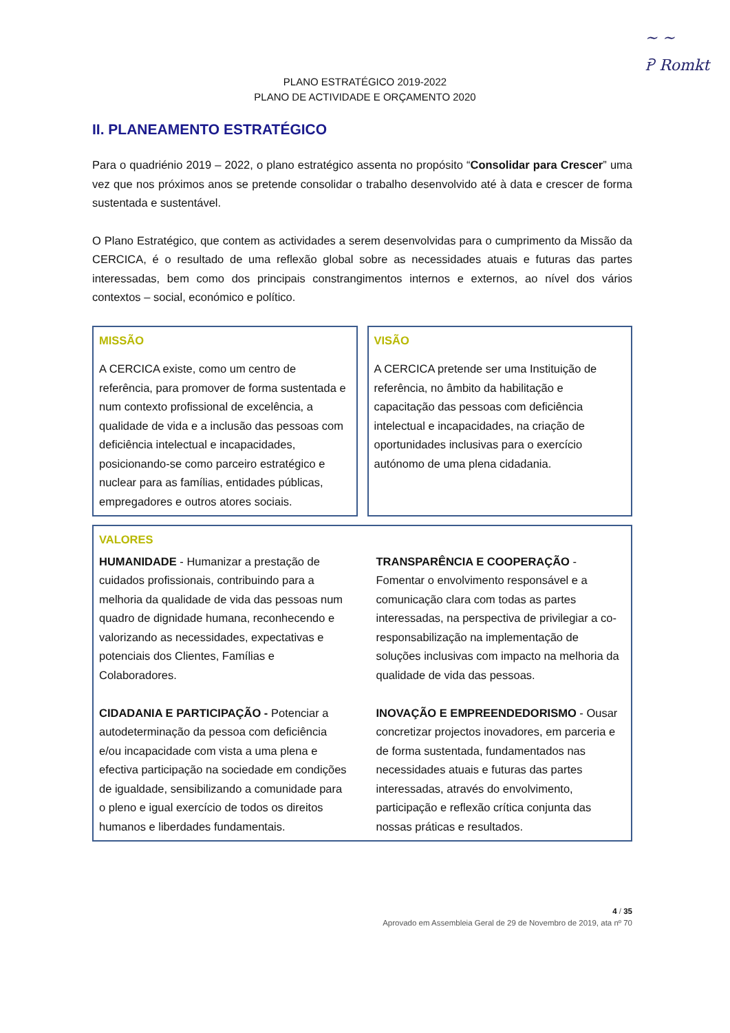~ ~
Ꭾ Romkt
PLANO ESTRATÉGICO 2019-2022
PLANO DE ACTIVIDADE E ORÇAMENTO 2020
II. PLANEAMENTO ESTRATÉGICO
Para o quadriénio 2019 – 2022, o plano estratégico assenta no propósito “Consolidar para Crescer” uma vez que nos próximos anos se pretende consolidar o trabalho desenvolvido até à data e crescer de forma sustentada e sustentável.
O Plano Estratégico, que contem as actividades a serem desenvolvidas para o cumprimento da Missão da CERCICA, é o resultado de uma reflexão global sobre as necessidades atuais e futuras das partes interessadas, bem como dos principais constrangimentos internos e externos, ao nível dos vários contextos – social, económico e político.
MISSÃO
A CERCICA existe, como um centro de referência, para promover de forma sustentada e num contexto profissional de excelência, a qualidade de vida e a inclusão das pessoas com deficiência intelectual e incapacidades, posicionando-se como parceiro estratégico e nuclear para as famílias, entidades públicas, empregadores e outros atores sociais.
VISÃO
A CERCICA pretende ser uma Instituição de referência, no âmbito da habilitação e capacitação das pessoas com deficiência intelectual e incapacidades, na criação de oportunidades inclusivas para o exercício autónomo de uma plena cidadania.
VALORES
HUMANIDADE - Humanizar a prestação de cuidados profissionais, contribuindo para a melhoria da qualidade de vida das pessoas num quadro de dignidade humana, reconhecendo e valorizando as necessidades, expectativas e potenciais dos Clientes, Famílias e Colaboradores.
CIDADANIA E PARTICIPAÇÃO - Potenciar a autodeterminação da pessoa com deficiência e/ou incapacidade com vista a uma plena e efectiva participação na sociedade em condições de igualdade, sensibilizando a comunidade para o pleno e igual exercício de todos os direitos humanos e liberdades fundamentais.
TRANSPARÊNCIA E COOPERAÇÃO - Fomentar o envolvimento responsável e a comunicação clara com todas as partes interessadas, na perspectiva de privilegiar a co-responsabilização na implementação de soluções inclusivas com impacto na melhoria da qualidade de vida das pessoas.
INOVAÇÃO E EMPREENDEDORISMO - Ousar concretizar projectos inovadores, em parceria e de forma sustentada, fundamentados nas necessidades atuais e futuras das partes interessadas, através do envolvimento, participação e reflexão crítica conjunta das nossas práticas e resultados.
4 / 35
Aprovado em Assembleia Geral de 29 de Novembro de 2019, ata nº 70